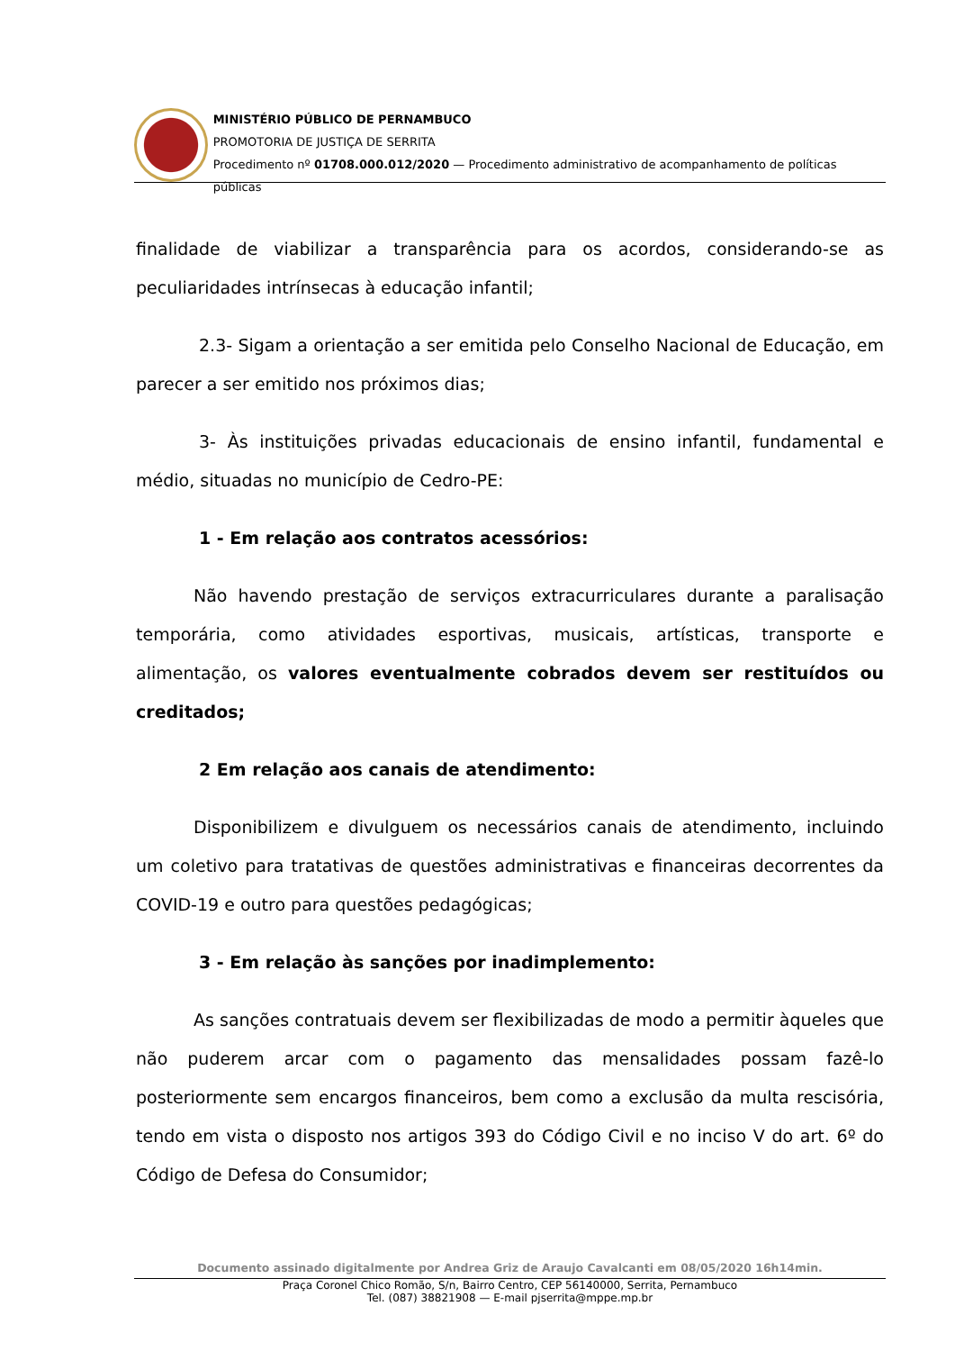MINISTÉRIO PÚBLICO DE PERNAMBUCO
PROMOTORIA DE JUSTIÇA DE SERRITA
Procedimento nº 01708.000.012/2020 — Procedimento administrativo de acompanhamento de políticas públicas
finalidade de viabilizar a transparência para os acordos, considerando-se as peculiaridades intrínsecas à educação infantil;
2.3- Sigam a orientação a ser emitida pelo Conselho Nacional de Educação, em parecer a ser emitido nos próximos dias;
3- Às instituições privadas educacionais de ensino infantil, fundamental e médio, situadas no município de Cedro-PE:
1 - Em relação aos contratos acessórios:
Não havendo prestação de serviços extracurriculares durante a paralisação temporária, como atividades esportivas, musicais, artísticas, transporte e alimentação, os valores eventualmente cobrados devem ser restituídos ou creditados;
2 Em relação aos canais de atendimento:
Disponibilizem e divulguem os necessários canais de atendimento, incluindo um coletivo para tratativas de questões administrativas e financeiras decorrentes da COVID-19 e outro para questões pedagógicas;
3 - Em relação às sanções por inadimplemento:
As sanções contratuais devem ser flexibilizadas de modo a permitir àqueles que não puderem arcar com o pagamento das mensalidades possam fazê-lo posteriormente sem encargos financeiros, bem como a exclusão da multa rescisória, tendo em vista o disposto nos artigos 393 do Código Civil e no inciso V do art. 6º do Código de Defesa do Consumidor;
Documento assinado digitalmente por Andrea Griz de Araujo Cavalcanti em 08/05/2020 16h14min.
Praça Coronel Chico Romão, S/n, Bairro Centro, CEP 56140000, Serrita, Pernambuco
Tel. (087) 38821908 — E-mail pjserrita@mppe.mp.br